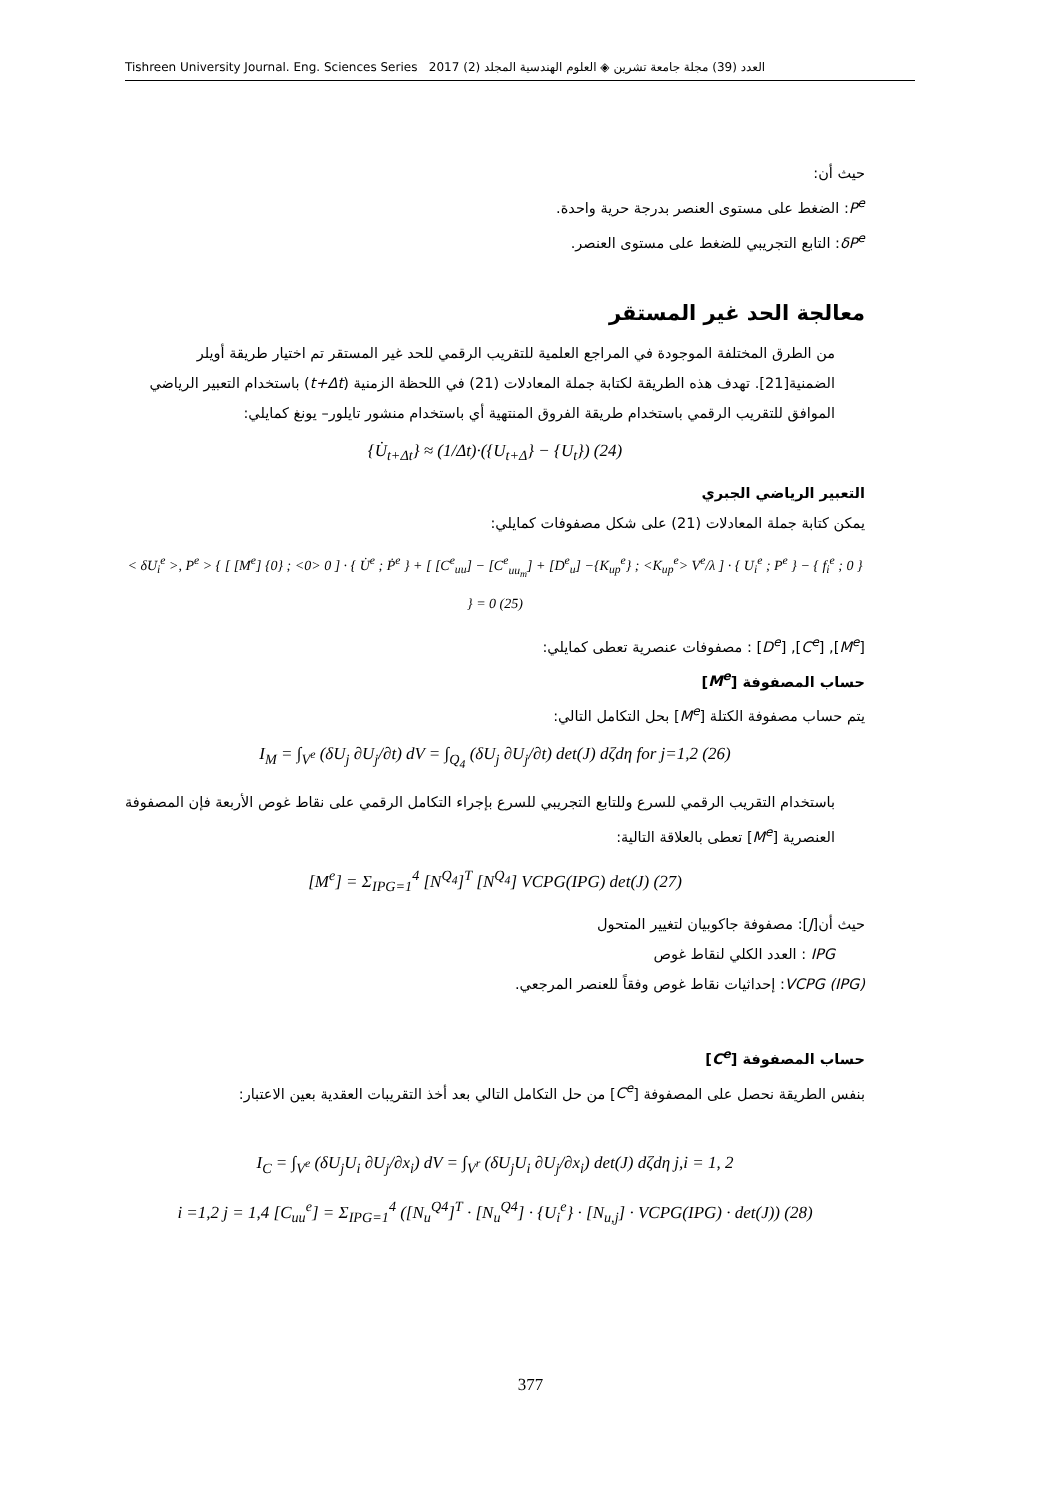Tishreen University Journal. Eng. Sciences Series 2017 (2) العدد (39) مجلة جامعة تشرين ◈ العلوم الهندسية المجلد
حيث أن:
P<sup>e</sup>: الضغط على مستوى العنصر بدرجة حرية واحدة.
δP<sup>e</sup>: التابع التجريبي للضغط على مستوى العنصر.
معالجة الحد غير المستقر
من الطرق المختلفة الموجودة في المراجع العلمية للتقريب الرقمي للحد غير المستقر تم اختيار طريقة أويلر الضمنية[21]. تهدف هذه الطريقة لكتابة جملة المعادلات (21) في اللحظة الزمنية (t+Δt) باستخدام التعبير الرياضي الموافق للتقريب الرقمي باستخدام طريقة الفروق المنتهية أي باستخدام منشور تايلور– يونغ كمايلي:
{U̇<sub>t+Δt</sub>} ≈ (1/Δt)·({U<sub>t+Δ</sub>} − {U<sub>t</sub>}) (24)
التعبير الرياضي الجبري
يمكن كتابة جملة المعادلات (21) على شكل مصفوفات كمايلي:
< δU<sub>i</sub><sup>e</sup> >, P<sup>e</sup> > { [ [M<sup>e</sup>] {0} ; <0> 0 ] · { U̇<sup>e</sup> ; Ṗ<sup>e</sup> } + [ [C<sup>e</sup><sub>uu</sub>] − [C<sup>e</sup><sub>uu<sub>m</sub></sub>] + [D<sup>e</sup><sub>u</sub>] −{K<sub>up</sub><sup>e</sup>} ; <K<sub>up</sub><sup>e</sup>> V<sup>e</sup>/λ ] · { U<sub>i</sub><sup>e</sup> ; P<sup>e</sup> } − { f<sub>i</sub><sup>e</sup> ; 0 } } = 0 (25)
[M<sup>e</sup>], [C<sup>e</sup>], [D<sup>e</sup>] : مصفوفات عنصرية تعطى كمايلي:
حساب المصفوفة [M<sup>e</sup>]
يتم حساب مصفوفة الكتلة [M<sup>e</sup>] بحل التكامل التالي:
I<sub>M</sub> = ∫<sub>V<sup>e</sup></sub> (δU<sub>j</sub> ∂U<sub>j</sub>/∂t) dV = ∫<sub>Q<sub>4</sub></sub> (δU<sub>j</sub> ∂U<sub>j</sub>/∂t) det(J) dζdη for j=1,2 (26)
باستخدام التقريب الرقمي للسرع وللتابع التجريبي للسرع بإجراء التكامل الرقمي على نقاط غوص الأربعة فإن المصفوفة العنصرية [M<sup>e</sup>] تعطى بالعلاقة التالية:
[M<sup>e</sup>] = Σ<sub>IPG=1</sub><sup>4</sup> [N<sup>Q<sub>4</sub></sup>]<sup>T</sup> [N<sup>Q<sub>4</sub></sup>] VCPG(IPG) det(J) (27)
حيث أن[J]: مصفوفة جاكوبيان لتغيير المتحول
IPG : العدد الكلي لنقاط غوص
VCPG (IPG): إحداثيات نقاط غوص وفقاً للعنصر المرجعي.
حساب المصفوفة [C<sup>e</sup>]
بنفس الطريقة نحصل على المصفوفة [C<sup>e</sup>] من حل التكامل التالي بعد أخذ التقريبات العقدية بعين الاعتبار:
I<sub>C</sub> = ∫<sub>V<sup>e</sup></sub> (δU<sub>j</sub>U<sub>i</sub> ∂U<sub>j</sub>/∂x<sub>i</sub>) dV = ∫<sub>V<sup>r</sup></sub> (δU<sub>j</sub>U<sub>i</sub> ∂U<sub>j</sub>/∂x<sub>i</sub>) det(J) dζdη j,i = 1, 2
i =1,2 j = 1,4 [C<sub>uu</sub><sup>e</sup>] = Σ<sub>IPG=1</sub><sup>4</sup> ([N<sub>u</sub><sup>Q4</sup>]<sup>T</sup> · [N<sub>u</sub><sup>Q4</sup>] · {U<sub>i</sub><sup>e</sup>} · [N<sub>u,j</sub>] · VCPG(IPG) · det(J)) (28)
377